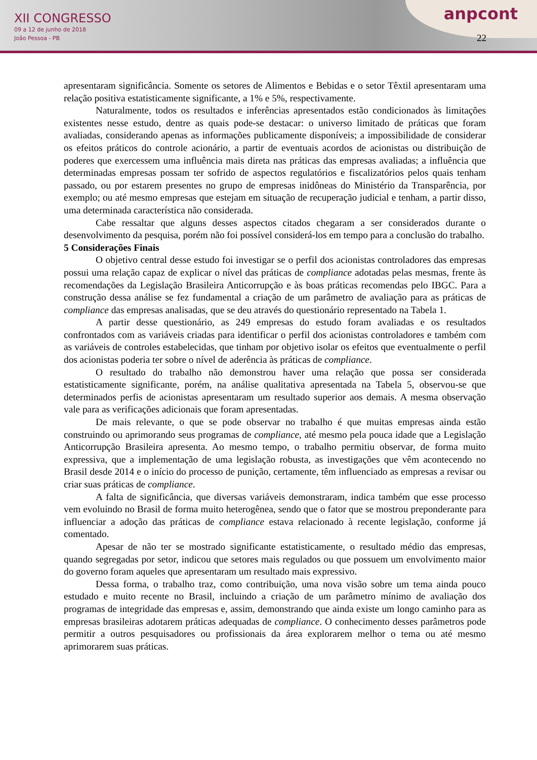XII CONGRESSO
09 a 12 de junho de 2018
João Pessoa - PB
anpcont
22
apresentaram significância. Somente os setores de Alimentos e Bebidas e o setor Têxtil apresentaram uma relação positiva estatisticamente significante, a 1% e 5%, respectivamente.
Naturalmente, todos os resultados e inferências apresentados estão condicionados às limitações existentes nesse estudo, dentre as quais pode-se destacar: o universo limitado de práticas que foram avaliadas, considerando apenas as informações publicamente disponíveis; a impossibilidade de considerar os efeitos práticos do controle acionário, a partir de eventuais acordos de acionistas ou distribuição de poderes que exercessem uma influência mais direta nas práticas das empresas avaliadas; a influência que determinadas empresas possam ter sofrido de aspectos regulatórios e fiscalizatórios pelos quais tenham passado, ou por estarem presentes no grupo de empresas inidôneas do Ministério da Transparência, por exemplo; ou até mesmo empresas que estejam em situação de recuperação judicial e tenham, a partir disso, uma determinada característica não considerada.
Cabe ressaltar que alguns desses aspectos citados chegaram a ser considerados durante o desenvolvimento da pesquisa, porém não foi possível considerá-los em tempo para a conclusão do trabalho.
5 Considerações Finais
O objetivo central desse estudo foi investigar se o perfil dos acionistas controladores das empresas possui uma relação capaz de explicar o nível das práticas de compliance adotadas pelas mesmas, frente às recomendações da Legislação Brasileira Anticorrupção e às boas práticas recomendas pelo IBGC. Para a construção dessa análise se fez fundamental a criação de um parâmetro de avaliação para as práticas de compliance das empresas analisadas, que se deu através do questionário representado na Tabela 1.
A partir desse questionário, as 249 empresas do estudo foram avaliadas e os resultados confrontados com as variáveis criadas para identificar o perfil dos acionistas controladores e também com as variáveis de controles estabelecidas, que tinham por objetivo isolar os efeitos que eventualmente o perfil dos acionistas poderia ter sobre o nível de aderência às práticas de compliance.
O resultado do trabalho não demonstrou haver uma relação que possa ser considerada estatisticamente significante, porém, na análise qualitativa apresentada na Tabela 5, observou-se que determinados perfis de acionistas apresentaram um resultado superior aos demais. A mesma observação vale para as verificações adicionais que foram apresentadas.
De mais relevante, o que se pode observar no trabalho é que muitas empresas ainda estão construindo ou aprimorando seus programas de compliance, até mesmo pela pouca idade que a Legislação Anticorrupção Brasileira apresenta. Ao mesmo tempo, o trabalho permitiu observar, de forma muito expressiva, que a implementação de uma legislação robusta, as investigações que vêm acontecendo no Brasil desde 2014 e o início do processo de punição, certamente, têm influenciado as empresas a revisar ou criar suas práticas de compliance.
A falta de significância, que diversas variáveis demonstraram, indica também que esse processo vem evoluindo no Brasil de forma muito heterogênea, sendo que o fator que se mostrou preponderante para influenciar a adoção das práticas de compliance estava relacionado à recente legislação, conforme já comentado.
Apesar de não ter se mostrado significante estatisticamente, o resultado médio das empresas, quando segregadas por setor, indicou que setores mais regulados ou que possuem um envolvimento maior do governo foram aqueles que apresentaram um resultado mais expressivo.
Dessa forma, o trabalho traz, como contribuição, uma nova visão sobre um tema ainda pouco estudado e muito recente no Brasil, incluindo a criação de um parâmetro mínimo de avaliação dos programas de integridade das empresas e, assim, demonstrando que ainda existe um longo caminho para as empresas brasileiras adotarem práticas adequadas de compliance. O conhecimento desses parâmetros pode permitir a outros pesquisadores ou profissionais da área explorarem melhor o tema ou até mesmo aprimorarem suas práticas.